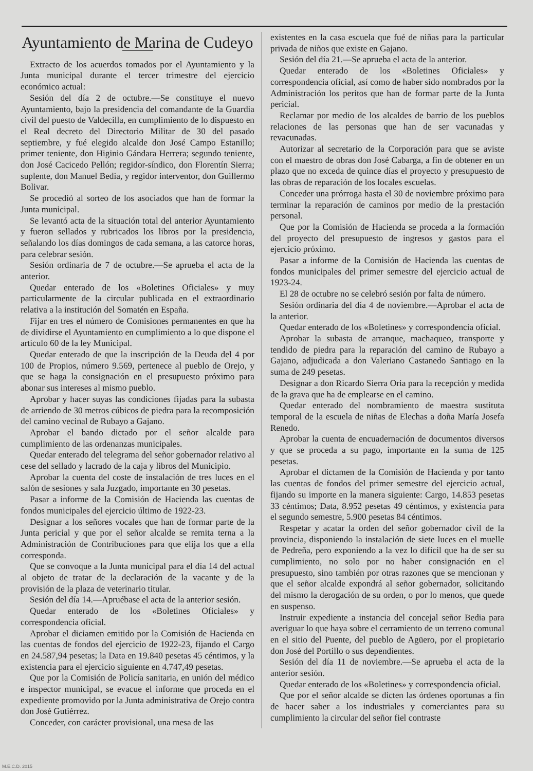Ayuntamiento de Marina de Cudeyo
Extracto de los acuerdos tomados por el Ayuntamiento y la Junta municipal durante el tercer trimestre del ejercicio económico actual:
Sesión del día 2 de octubre.—Se constituye el nuevo Ayuntamiento, bajo la presidencia del comandante de la Guardia civil del puesto de Valdecilla, en cumplimiento de lo dispuesto en el Real decreto del Directorio Militar de 30 del pasado septiembre, y fué elegido alcalde don José Campo Estanillo; primer teniente, don Higinio Gándara Herrera; segundo teniente, don José Cacicedo Pellón; regidor-síndico, don Florentín Sierra; suplente, don Manuel Bedia, y regidor interventor, don Guillermo Bolivar.
Se procedió al sorteo de los asociados que han de formar la Junta municipal.
Se levantó acta de la situación total del anterior Ayuntamiento y fueron sellados y rubricados los libros por la presidencia, señalando los días domingos de cada semana, a las catorce horas, para celebrar sesión.
Sesión ordinaria de 7 de octubre.—Se aprueba el acta de la anterior.
Quedar enterado de los «Boletines Oficiales» y muy particularmente de la circular publicada en el extraordinario relativa a la institución del Somatén en España.
Fijar en tres el número de Comisiones permanentes en que ha de dividirse el Ayuntamiento en cumplimiento a lo que dispone el artículo 60 de la ley Municipal.
Quedar enterado de que la inscripción de la Deuda del 4 por 100 de Propios, número 9.569, pertenece al pueblo de Orejo, y que se haga la consignación en el presupuesto próximo para abonar sus intereses al mismo pueblo.
Aprobar y hacer suyas las condiciones fijadas para la subasta de arriendo de 30 metros cúbicos de piedra para la recomposición del camino vecinal de Rubayo a Gajano.
Aprobar el bando dictado por el señor alcalde para cumplimiento de las ordenanzas municipales.
Quedar enterado del telegrama del señor gobernador relativo al cese del sellado y lacrado de la caja y libros del Municipio.
Aprobar la cuenta del coste de instalación de tres luces en el salón de sesiones y sala Juzgado, importante en 30 pesetas.
Pasar a informe de la Comisión de Hacienda las cuentas de fondos municipales del ejercicio último de 1922-23.
Designar a los señores vocales que han de formar parte de la Junta pericial y que por el señor alcalde se remita terna a la Administración de Contribuciones para que elija los que a ella corresponda.
Que se convoque a la Junta municipal para el día 14 del actual al objeto de tratar de la declaración de la vacante y de la provisión de la plaza de veterinario titular.
Sesión del día 14.—Apruébase el acta de la anterior sesión.
Quedar enterado de los «Boletines Oficiales» y correspondencia oficial.
Aprobar el diciamen emitido por la Comisión de Hacienda en las cuentas de fondos del ejercicio de 1922-23, fijando el Cargo en 24.587,94 pesetas; la Data en 19.840 pesetas 45 céntimos, y la existencia para el ejercicio siguiente en 4.747,49 pesetas.
Que por la Comisión de Policía sanitaria, en unión del médico e inspector municipal, se evacue el informe que proceda en el expediente promovido por la Junta administrativa de Orejo contra don José Gutiérrez.
Conceder, con carácter provisional, una mesa de las
existentes en la casa escuela que fué de niñas para la particular privada de niños que existe en Gajano.
Sesión del día 21.—Se aprueba el acta de la anterior.
Quedar enterado de los «Boletines Oficiales» y correspondencia oficial, así como de haber sido nombrados por la Administración los peritos que han de formar parte de la Junta pericial.
Reclamar por medio de los alcaldes de barrio de los pueblos relaciones de las personas que han de ser vacunadas y revacunadas.
Autorizar al secretario de la Corporación para que se aviste con el maestro de obras don José Cabarga, a fin de obtener en un plazo que no exceda de quince días el proyecto y presupuesto de las obras de reparación de los locales escuelas.
Conceder una prórroga hasta el 30 de noviembre próximo para terminar la reparación de caminos por medio de la prestación personal.
Que por la Comisión de Hacienda se proceda a la formación del proyecto del presupuesto de ingresos y gastos para el ejercicio próximo.
Pasar a informe de la Comisión de Hacienda las cuentas de fondos municipales del primer semestre del ejercicio actual de 1923-24.
El 28 de octubre no se celebró sesión por falta de número.
Sesión ordinaria del día 4 de noviembre.—Aprobar el acta de la anterior.
Quedar enterado de los «Boletines» y correspondencia oficial.
Aprobar la subasta de arranque, machaqueo, transporte y tendido de piedra para la reparación del camino de Rubayo a Gajano, adjudicada a don Valeriano Castanedo Santiago en la suma de 249 pesetas.
Designar a don Ricardo Sierra Oria para la recepción y medida de la grava que ha de emplearse en el camino.
Quedar enterado del nombramiento de maestra sustituta temporal de la escuela de niñas de Elechas a doña María Josefa Renedo.
Aprobar la cuenta de encuadernación de documentos diversos y que se proceda a su pago, importante en la suma de 125 pesetas.
Aprobar el dictamen de la Comisión de Hacienda y por tanto las cuentas de fondos del primer semestre del ejercicio actual, fijando su importe en la manera siguiente: Cargo, 14.853 pesetas 33 céntimos; Data, 8.952 pesetas 49 céntimos, y existencia para el segundo semestre, 5.900 pesetas 84 céntimos.
Respetar y acatar la orden del señor gobernador civil de la provincia, disponiendo la instalación de siete luces en el muelle de Pedreña, pero exponiendo a la vez lo difícil que ha de ser su cumplimiento, no solo por no haber consignación en el presupuesto, sino también por otras razones que se mencionan y que el señor alcalde expondrá al señor gobernador, solicitando del mismo la derogación de su orden, o por lo menos, que quede en suspenso.
Instruir expediente a instancia del concejal señor Bedia para averiguar lo que haya sobre el cerramiento de un terreno comunal en el sitio del Puente, del pueblo de Agüero, por el propietario don José del Portillo o sus dependientes.
Sesión del día 11 de noviembre.—Se aprueba el acta de la anterior sesión.
Quedar enterado de los «Boletines» y correspondencia oficial.
Que por el señor alcalde se dicten las órdenes oportunas a fin de hacer saber a los industriales y comerciantes para su cumplimiento la circular del señor fiel contraste
M.E.C.D. 2015